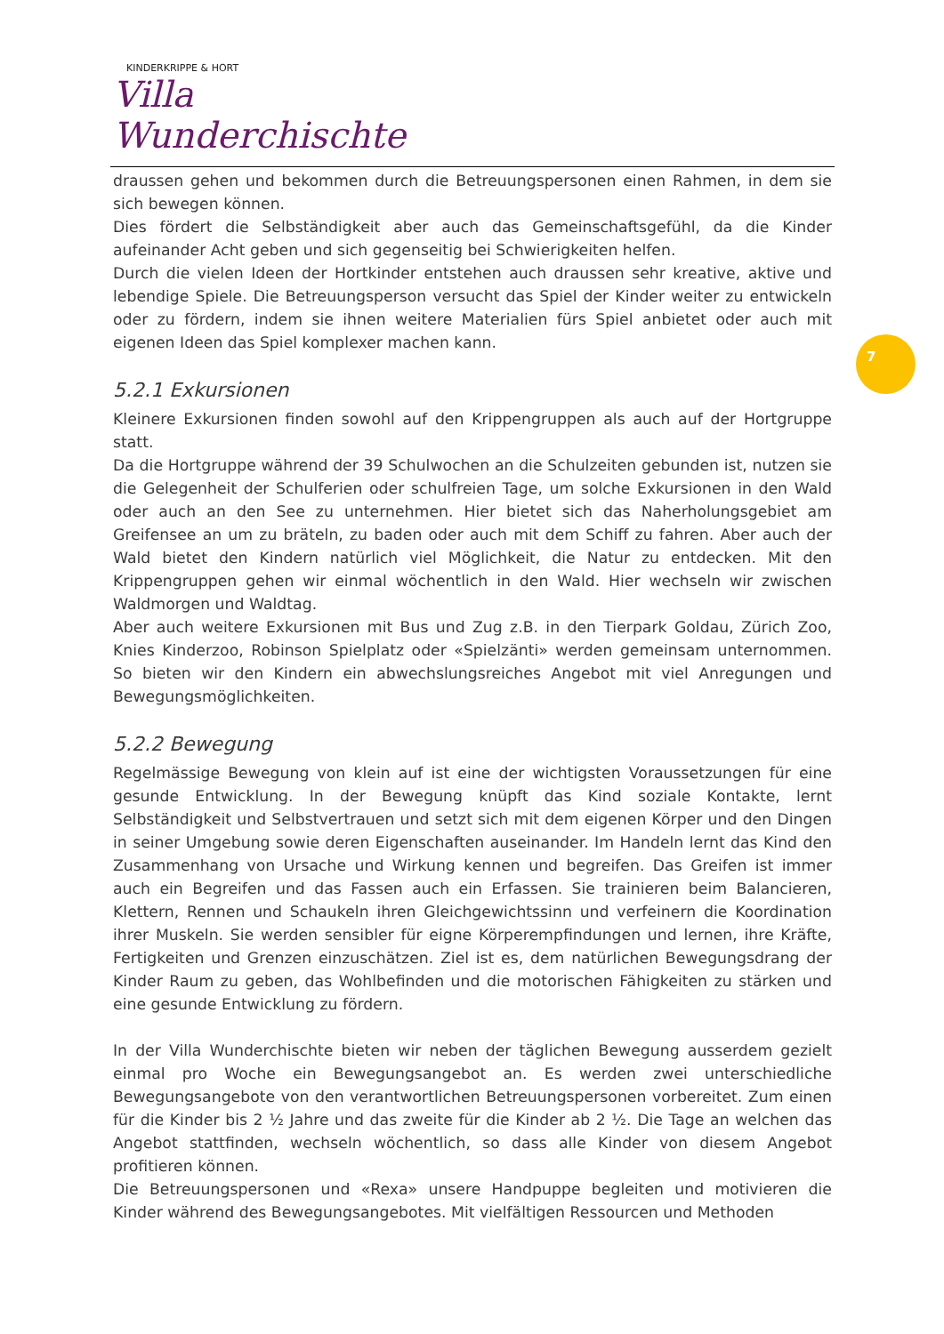KINDERKRIPPE & HORT
Villa Wunderchischte
7
draussen gehen und bekommen durch die Betreuungspersonen einen Rahmen, in dem sie sich bewegen können.
Dies fördert die Selbständigkeit aber auch das Gemeinschaftsgefühl, da die Kinder aufeinander Acht geben und sich gegenseitig bei Schwierigkeiten helfen.
Durch die vielen Ideen der Hortkinder entstehen auch draussen sehr kreative, aktive und lebendige Spiele. Die Betreuungsperson versucht das Spiel der Kinder weiter zu entwickeln oder zu fördern, indem sie ihnen weitere Materialien fürs Spiel anbietet oder auch mit eigenen Ideen das Spiel komplexer machen kann.
5.2.1 Exkursionen
Kleinere Exkursionen finden sowohl auf den Krippengruppen als auch auf der Hortgruppe statt.
Da die Hortgruppe während der 39 Schulwochen an die Schulzeiten gebunden ist, nutzen sie die Gelegenheit der Schulferien oder schulfreien Tage, um solche Exkursionen in den Wald oder auch an den See zu unternehmen. Hier bietet sich das Naherholungsgebiet am Greifensee an um zu bräteln, zu baden oder auch mit dem Schiff zu fahren. Aber auch der Wald bietet den Kindern natürlich viel Möglichkeit, die Natur zu entdecken. Mit den Krippengruppen gehen wir einmal wöchentlich in den Wald. Hier wechseln wir zwischen Waldmorgen und Waldtag.
Aber auch weitere Exkursionen mit Bus und Zug z.B. in den Tierpark Goldau, Zürich Zoo, Knies Kinderzoo, Robinson Spielplatz oder «Spielzänti» werden gemeinsam unternommen. So bieten wir den Kindern ein abwechslungsreiches Angebot mit viel Anregungen und Bewegungsmöglichkeiten.
5.2.2 Bewegung
Regelmässige Bewegung von klein auf ist eine der wichtigsten Voraussetzungen für eine gesunde Entwicklung. In der Bewegung knüpft das Kind soziale Kontakte, lernt Selbständigkeit und Selbstvertrauen und setzt sich mit dem eigenen Körper und den Dingen in seiner Umgebung sowie deren Eigenschaften auseinander. Im Handeln lernt das Kind den Zusammenhang von Ursache und Wirkung kennen und begreifen. Das Greifen ist immer auch ein Begreifen und das Fassen auch ein Erfassen. Sie trainieren beim Balancieren, Klettern, Rennen und Schaukeln ihren Gleichgewichtssinn und verfeinern die Koordination ihrer Muskeln. Sie werden sensibler für eigne Körperempfindungen und lernen, ihre Kräfte, Fertigkeiten und Grenzen einzuschätzen. Ziel ist es, dem natürlichen Bewegungsdrang der Kinder Raum zu geben, das Wohlbefinden und die motorischen Fähigkeiten zu stärken und eine gesunde Entwicklung zu fördern.
In der Villa Wunderchischte bieten wir neben der täglichen Bewegung ausserdem gezielt einmal pro Woche ein Bewegungsangebot an. Es werden zwei unterschiedliche Bewegungsangebote von den verantwortlichen Betreuungspersonen vorbereitet. Zum einen für die Kinder bis 2 ½ Jahre und das zweite für die Kinder ab 2 ½. Die Tage an welchen das Angebot stattfinden, wechseln wöchentlich, so dass alle Kinder von diesem Angebot profitieren können.
Die Betreuungspersonen und «Rexa» unsere Handpuppe begleiten und motivieren die Kinder während des Bewegungsangebotes. Mit vielfältigen Ressourcen und Methoden